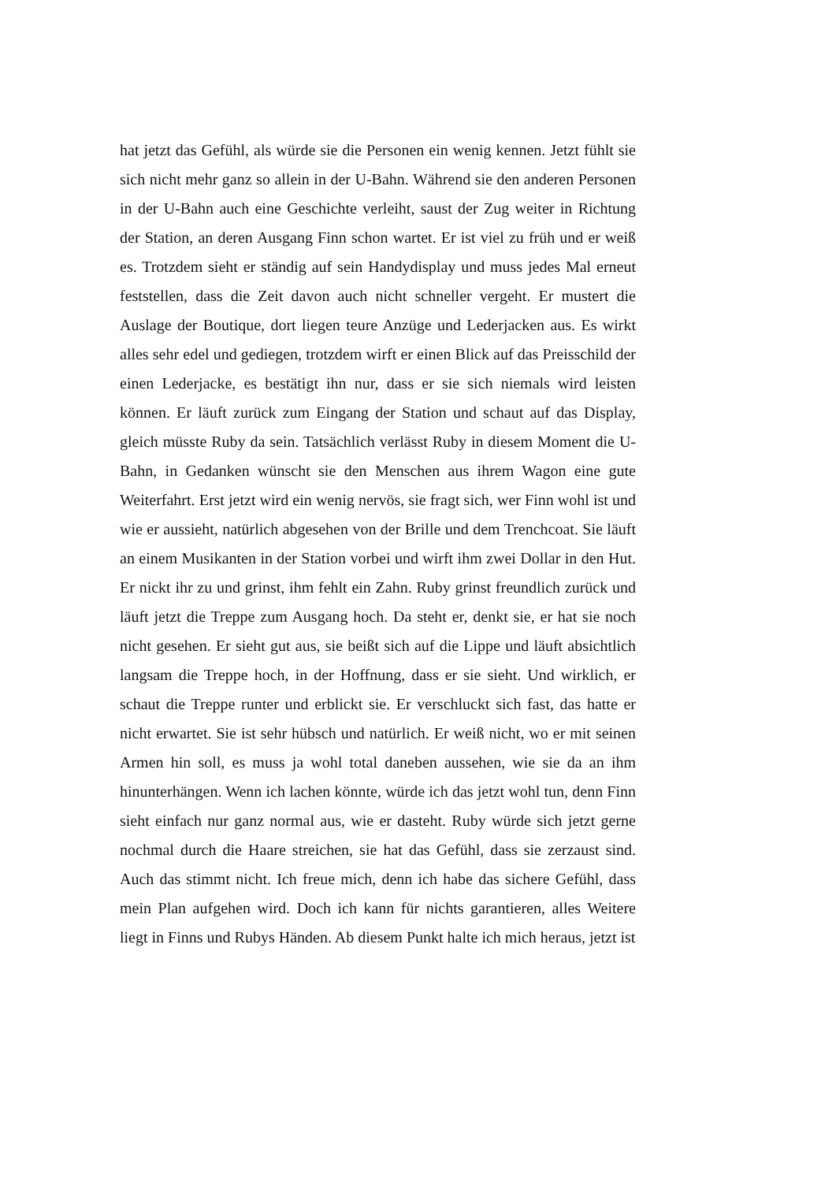hat jetzt das Gefühl, als würde sie die Personen ein wenig kennen. Jetzt fühlt sie sich nicht mehr ganz so allein in der U-Bahn. Während sie den anderen Personen in der U-Bahn auch eine Geschichte verleiht, saust der Zug weiter in Richtung der Station, an deren Ausgang Finn schon wartet. Er ist viel zu früh und er weiß es. Trotzdem sieht er ständig auf sein Handydisplay und muss jedes Mal erneut feststellen, dass die Zeit davon auch nicht schneller vergeht. Er mustert die Auslage der Boutique, dort liegen teure Anzüge und Lederjacken aus. Es wirkt alles sehr edel und gediegen, trotzdem wirft er einen Blick auf das Preisschild der einen Lederjacke, es bestätigt ihn nur, dass er sie sich niemals wird leisten können. Er läuft zurück zum Eingang der Station und schaut auf das Display, gleich müsste Ruby da sein. Tatsächlich verlässt Ruby in diesem Moment die U-Bahn, in Gedanken wünscht sie den Menschen aus ihrem Wagon eine gute Weiterfahrt. Erst jetzt wird ein wenig nervös, sie fragt sich, wer Finn wohl ist und wie er aussieht, natürlich abgesehen von der Brille und dem Trenchcoat. Sie läuft an einem Musikanten in der Station vorbei und wirft ihm zwei Dollar in den Hut. Er nickt ihr zu und grinst, ihm fehlt ein Zahn. Ruby grinst freundlich zurück und läuft jetzt die Treppe zum Ausgang hoch. Da steht er, denkt sie, er hat sie noch nicht gesehen. Er sieht gut aus, sie beißt sich auf die Lippe und läuft absichtlich langsam die Treppe hoch, in der Hoffnung, dass er sie sieht. Und wirklich, er schaut die Treppe runter und erblickt sie. Er verschluckt sich fast, das hatte er nicht erwartet. Sie ist sehr hübsch und natürlich. Er weiß nicht, wo er mit seinen Armen hin soll, es muss ja wohl total daneben aussehen, wie sie da an ihm hinunterhängen. Wenn ich lachen könnte, würde ich das jetzt wohl tun, denn Finn sieht einfach nur ganz normal aus, wie er dasteht. Ruby würde sich jetzt gerne nochmal durch die Haare streichen, sie hat das Gefühl, dass sie zerzaust sind. Auch das stimmt nicht. Ich freue mich, denn ich habe das sichere Gefühl, dass mein Plan aufgehen wird. Doch ich kann für nichts garantieren, alles Weitere liegt in Finns und Rubys Händen. Ab diesem Punkt halte ich mich heraus, jetzt ist